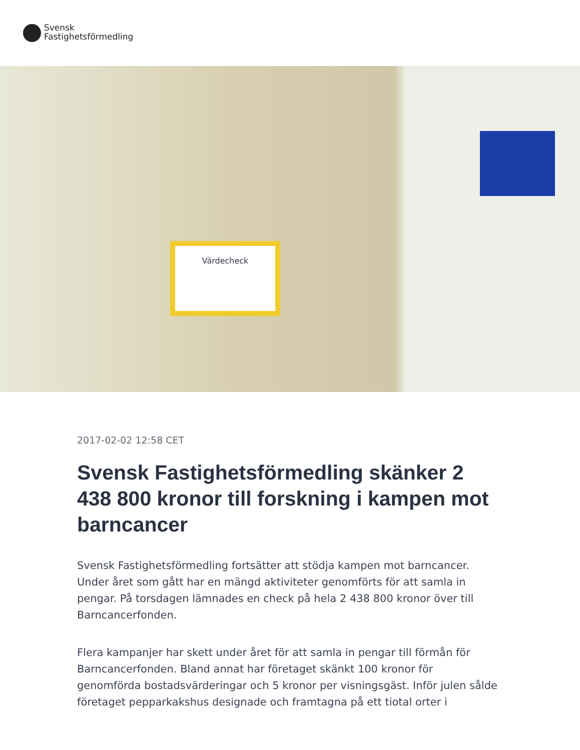Svensk
Fastighetsförmedling
Värdecheck
2017-02-02 12:58 CET
Svensk Fastighetsförmedling skänker 2 438 800 kronor till forskning i kampen mot barncancer
Svensk Fastighetsförmedling fortsätter att stödja kampen mot barncancer. Under året som gått har en mängd aktiviteter genomförts för att samla in pengar. På torsdagen lämnades en check på hela 2 438 800 kronor över till Barncancerfonden.
Flera kampanjer har skett under året för att samla in pengar till förmån för Barncancerfonden. Bland annat har företaget skänkt 100 kronor för genomförda bostadsvärderingar och 5 kronor per visningsgäst. Inför julen sålde företaget pepparkakshus designade och framtagna på ett tiotal orter i